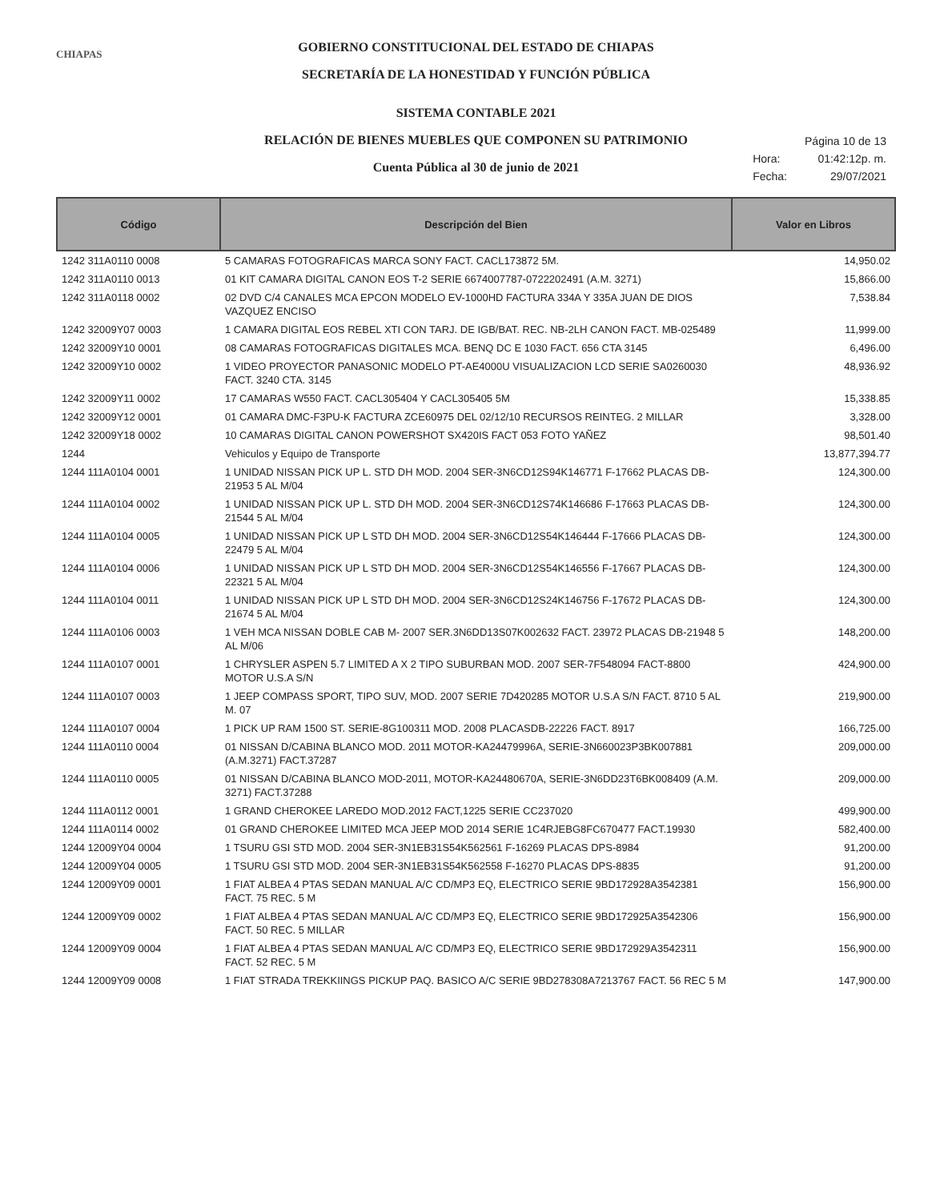CHIAPAS
GOBIERNO CONSTITUCIONAL DEL ESTADO DE CHIAPAS
SECRETARÍA DE LA HONESTIDAD Y FUNCIÓN PÚBLICA
SISTEMA CONTABLE 2021
RELACIÓN DE BIENES MUEBLES QUE COMPONEN SU PATRIMONIO
Cuenta Pública al 30 de junio de 2021
| | Página 10 de 13 |
| Hora: | 01:42:12p. m. |
| Fecha: | 29/07/2021 |
| Código | Descripción del Bien | Valor en Libros |
| --- | --- | --- |
| 1242 311A0110 0008 | 5 CAMARAS FOTOGRAFICAS MARCA SONY FACT. CACL173872 5M. | 14,950.02 |
| 1242 311A0110 0013 | 01 KIT CAMARA DIGITAL CANON EOS T-2 SERIE 6674007787-0722202491 (A.M. 3271) | 15,866.00 |
| 1242 311A0118 0002 | 02 DVD C/4 CANALES MCA EPCON MODELO EV-1000HD FACTURA 334A Y 335A JUAN DE DIOS VAZQUEZ ENCISO | 7,538.84 |
| 1242 32009Y07 0003 | 1 CAMARA DIGITAL EOS REBEL XTI CON TARJ. DE IGB/BAT. REC. NB-2LH CANON FACT. MB-025489 | 11,999.00 |
| 1242 32009Y10 0001 | 08 CAMARAS FOTOGRAFICAS DIGITALES MCA. BENQ DC E 1030 FACT. 656 CTA 3145 | 6,496.00 |
| 1242 32009Y10 0002 | 1 VIDEO PROYECTOR PANASONIC MODELO PT-AE4000U VISUALIZACION LCD SERIE SA0260030 FACT. 3240 CTA. 3145 | 48,936.92 |
| 1242 32009Y11 0002 | 17 CAMARAS W550 FACT. CACL305404 Y CACL305405 5M | 15,338.85 |
| 1242 32009Y12 0001 | 01 CAMARA DMC-F3PU-K FACTURA ZCE60975 DEL 02/12/10 RECURSOS REINTEG. 2 MILLAR | 3,328.00 |
| 1242 32009Y18 0002 | 10 CAMARAS DIGITAL CANON POWERSHOT SX420IS FACT 053 FOTO YAÑEZ | 98,501.40 |
| 1244 | Vehiculos y Equipo de Transporte | 13,877,394.77 |
| 1244 111A0104 0001 | 1 UNIDAD NISSAN PICK UP L. STD DH MOD. 2004 SER-3N6CD12S94K146771 F-17662 PLACAS DB-21953 5 AL M/04 | 124,300.00 |
| 1244 111A0104 0002 | 1 UNIDAD NISSAN PICK UP L. STD DH MOD. 2004 SER-3N6CD12S74K146686 F-17663 PLACAS DB-21544 5 AL M/04 | 124,300.00 |
| 1244 111A0104 0005 | 1 UNIDAD NISSAN PICK UP L STD DH MOD. 2004 SER-3N6CD12S54K146444 F-17666 PLACAS DB-22479 5 AL M/04 | 124,300.00 |
| 1244 111A0104 0006 | 1 UNIDAD NISSAN PICK UP L STD DH MOD. 2004 SER-3N6CD12S54K146556 F-17667 PLACAS DB-22321 5 AL M/04 | 124,300.00 |
| 1244 111A0104 0011 | 1 UNIDAD NISSAN PICK UP L STD DH MOD. 2004 SER-3N6CD12S24K146756 F-17672 PLACAS DB-21674 5 AL M/04 | 124,300.00 |
| 1244 111A0106 0003 | 1 VEH MCA NISSAN DOBLE CAB M- 2007 SER.3N6DD13S07K002632 FACT. 23972 PLACAS DB-21948 5 AL M/06 | 148,200.00 |
| 1244 111A0107 0001 | 1 CHRYSLER ASPEN 5.7 LIMITED A X 2 TIPO SUBURBAN MOD. 2007 SER-7F548094 FACT-8800 MOTOR U.S.A S/N | 424,900.00 |
| 1244 111A0107 0003 | 1 JEEP COMPASS SPORT, TIPO SUV, MOD. 2007 SERIE 7D420285 MOTOR U.S.A S/N FACT. 8710 5 AL M. 07 | 219,900.00 |
| 1244 111A0107 0004 | 1 PICK UP RAM 1500 ST. SERIE-8G100311 MOD. 2008 PLACASDB-22226 FACT. 8917 | 166,725.00 |
| 1244 111A0110 0004 | 01 NISSAN D/CABINA BLANCO MOD. 2011 MOTOR-KA24479996A, SERIE-3N660023P3BK007881 (A.M.3271) FACT.37287 | 209,000.00 |
| 1244 111A0110 0005 | 01 NISSAN D/CABINA BLANCO MOD-2011, MOTOR-KA24480670A, SERIE-3N6DD23T6BK008409 (A.M. 3271) FACT.37288 | 209,000.00 |
| 1244 111A0112 0001 | 1 GRAND CHEROKEE LAREDO MOD.2012 FACT,1225 SERIE CC237020 | 499,900.00 |
| 1244 111A0114 0002 | 01 GRAND CHEROKEE LIMITED MCA JEEP MOD 2014 SERIE 1C4RJEBG8FC670477 FACT.19930 | 582,400.00 |
| 1244 12009Y04 0004 | 1 TSURU GSI STD MOD. 2004 SER-3N1EB31S54K562561 F-16269 PLACAS DPS-8984 | 91,200.00 |
| 1244 12009Y04 0005 | 1 TSURU GSI STD MOD. 2004 SER-3N1EB31S54K562558 F-16270 PLACAS DPS-8835 | 91,200.00 |
| 1244 12009Y09 0001 | 1 FIAT ALBEA 4 PTAS SEDAN MANUAL A/C CD/MP3 EQ, ELECTRICO SERIE 9BD172928A3542381 FACT. 75 REC. 5 M | 156,900.00 |
| 1244 12009Y09 0002 | 1 FIAT ALBEA 4 PTAS SEDAN MANUAL A/C CD/MP3 EQ, ELECTRICO SERIE 9BD172925A3542306 FACT. 50 REC. 5 MILLAR | 156,900.00 |
| 1244 12009Y09 0004 | 1 FIAT ALBEA 4 PTAS SEDAN MANUAL A/C CD/MP3 EQ, ELECTRICO SERIE 9BD172929A3542311 FACT. 52 REC. 5 M | 156,900.00 |
| 1244 12009Y09 0008 | 1 FIAT STRADA TREKKIINGS PICKUP PAQ. BASICO A/C SERIE 9BD278308A7213767 FACT. 56 REC 5 M | 147,900.00 |